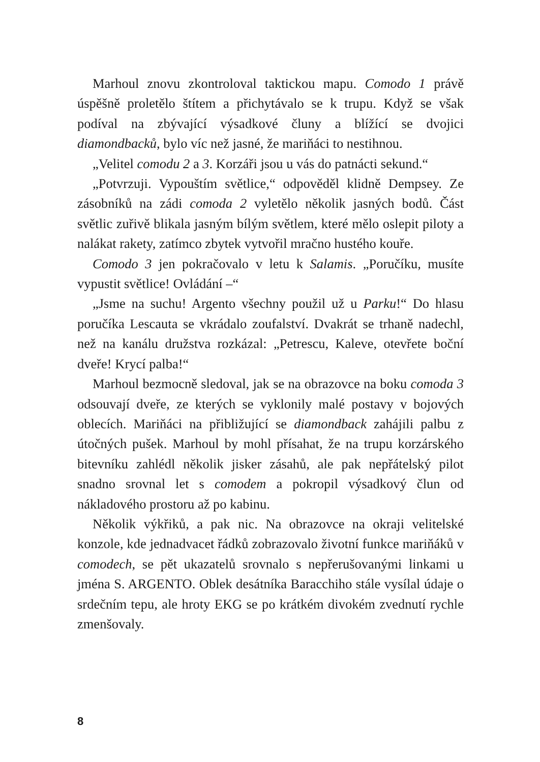Marhoul znovu zkontroloval taktickou mapu. Comodo 1 právě úspěšně proletělo štítem a přichytávalo se k trupu. Když se však podíval na zbývající výsadkové čluny a blížící se dvojici diamondbacků, bylo víc než jasné, že mariňáci to nestihnou.
„Velitel comodu 2 a 3. Korzáři jsou u vás do patnácti sekund.“
„Potvrzuji. Vypouštím světlice,“ odpověděl klidně Dempsey. Ze zásobníků na zádi comoda 2 vyletělo několik jasných bodů. Část světlic zuřivě blikala jasným bílým světlem, které mělo oslepit piloty a nalákat rakety, zatímco zbytek vytvořil mračno hustého kouře.
Comodo 3 jen pokračovalo v letu k Salamis. „Poručíku, musíte vypustit světlice! Ovládání –“
„Jsme na suchu! Argento všechny použil už u Parku!“ Do hlasu poručíka Lescauta se vkrádalo zoufalství. Dvakrát se trhaně nadechl, než na kanálu družstva rozkázal: „Petrescu, Kaleve, otevřete boční dveře! Krycí palba!“
Marhoul bezmocně sledoval, jak se na obrazovce na boku comoda 3 odsouvají dveře, ze kterých se vyklonily malé postavy v bojových oblecích. Mariňáci na přibližující se diamondback zahájili palbu z útočných pušek. Marhoul by mohl přísahat, že na trupu korzárského bitevníku zahlédl několik jisker zásahů, ale pak nepřátelský pilot snadno srovnal let s comodem a pokropil výsadkový člun od nákladového prostoru až po kabinu.
Několik výkřiků, a pak nic. Na obrazovce na okraji velitelské konzole, kde jednadvacet řádků zobrazovalo životní funkce mariňáků v comodech, se pět ukazatelů srovnalo s nepřerušovanými linkami u jména S. ARGENTO. Oblek desátníka Baracchiho stále vysílal údaje o srdečním tepu, ale hroty EKG se po krátkém divokém zvednutí rychle zmenšovaly.
8